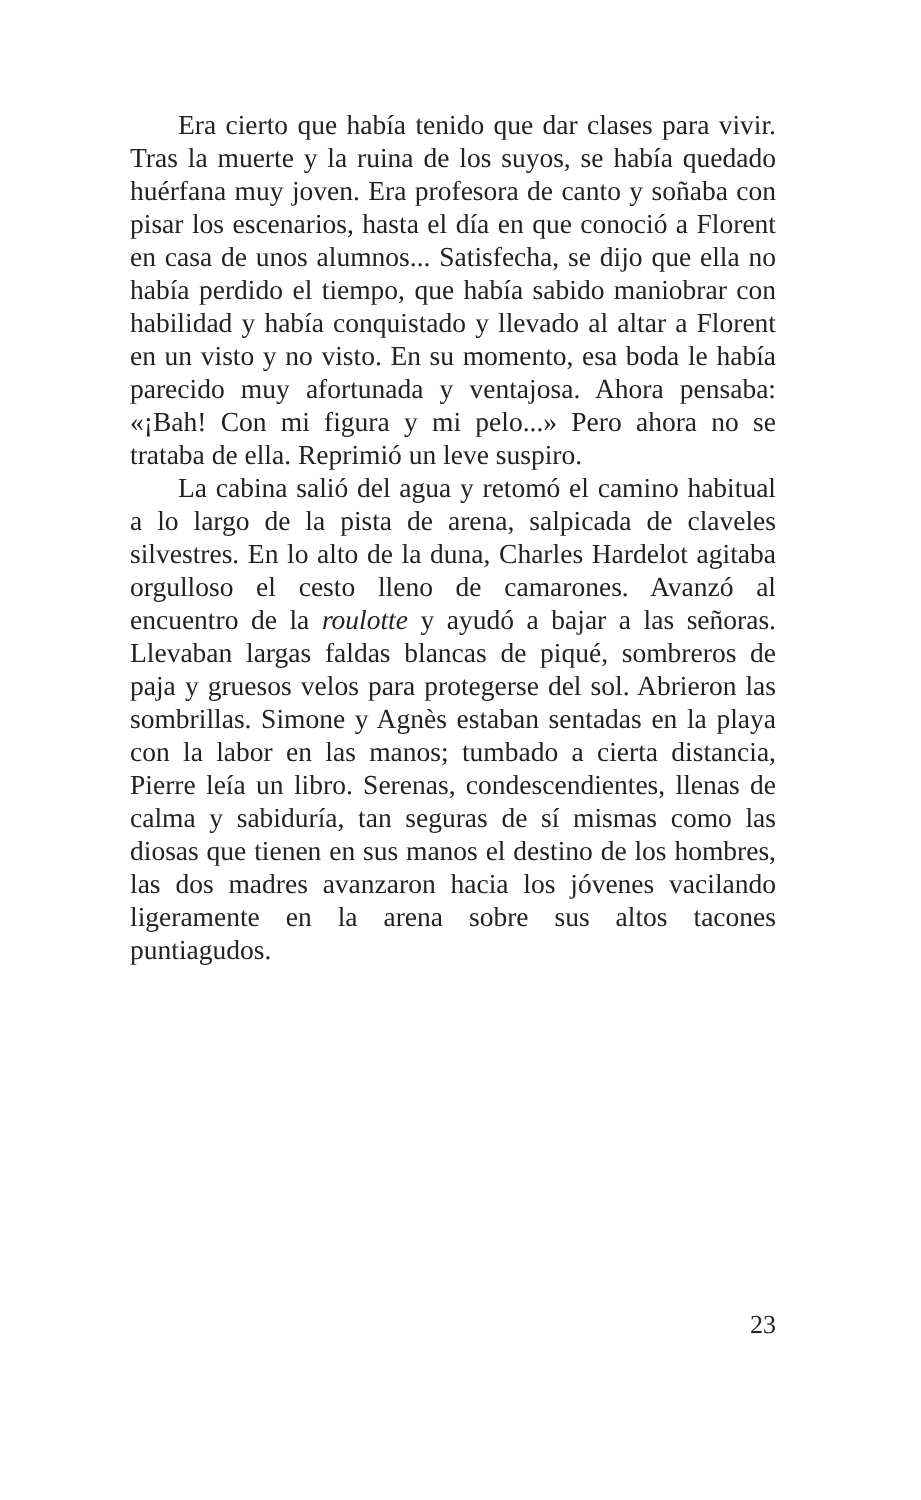Era cierto que había tenido que dar clases para vivir. Tras la muerte y la ruina de los suyos, se había quedado huérfana muy joven. Era profesora de canto y soñaba con pisar los escenarios, hasta el día en que conoció a Florent en casa de unos alumnos... Satisfecha, se dijo que ella no había perdido el tiempo, que había sabido maniobrar con habilidad y había conquistado y llevado al altar a Florent en un visto y no visto. En su momento, esa boda le había parecido muy afortunada y ventajosa. Ahora pensaba: «¡Bah! Con mi figura y mi pelo...» Pero ahora no se trataba de ella. Reprimió un leve suspiro.
La cabina salió del agua y retomó el camino habitual a lo largo de la pista de arena, salpicada de claveles silvestres. En lo alto de la duna, Charles Hardelot agitaba orgulloso el cesto lleno de camarones. Avanzó al encuentro de la roulotte y ayudó a bajar a las señoras. Llevaban largas faldas blancas de piqué, sombreros de paja y gruesos velos para protegerse del sol. Abrieron las sombrillas. Simone y Agnès estaban sentadas en la playa con la labor en las manos; tumbado a cierta distancia, Pierre leía un libro. Serenas, condescendientes, llenas de calma y sabiduría, tan seguras de sí mismas como las diosas que tienen en sus manos el destino de los hombres, las dos madres avanzaron hacia los jóvenes vacilando ligeramente en la arena sobre sus altos tacones puntiagudos.
23